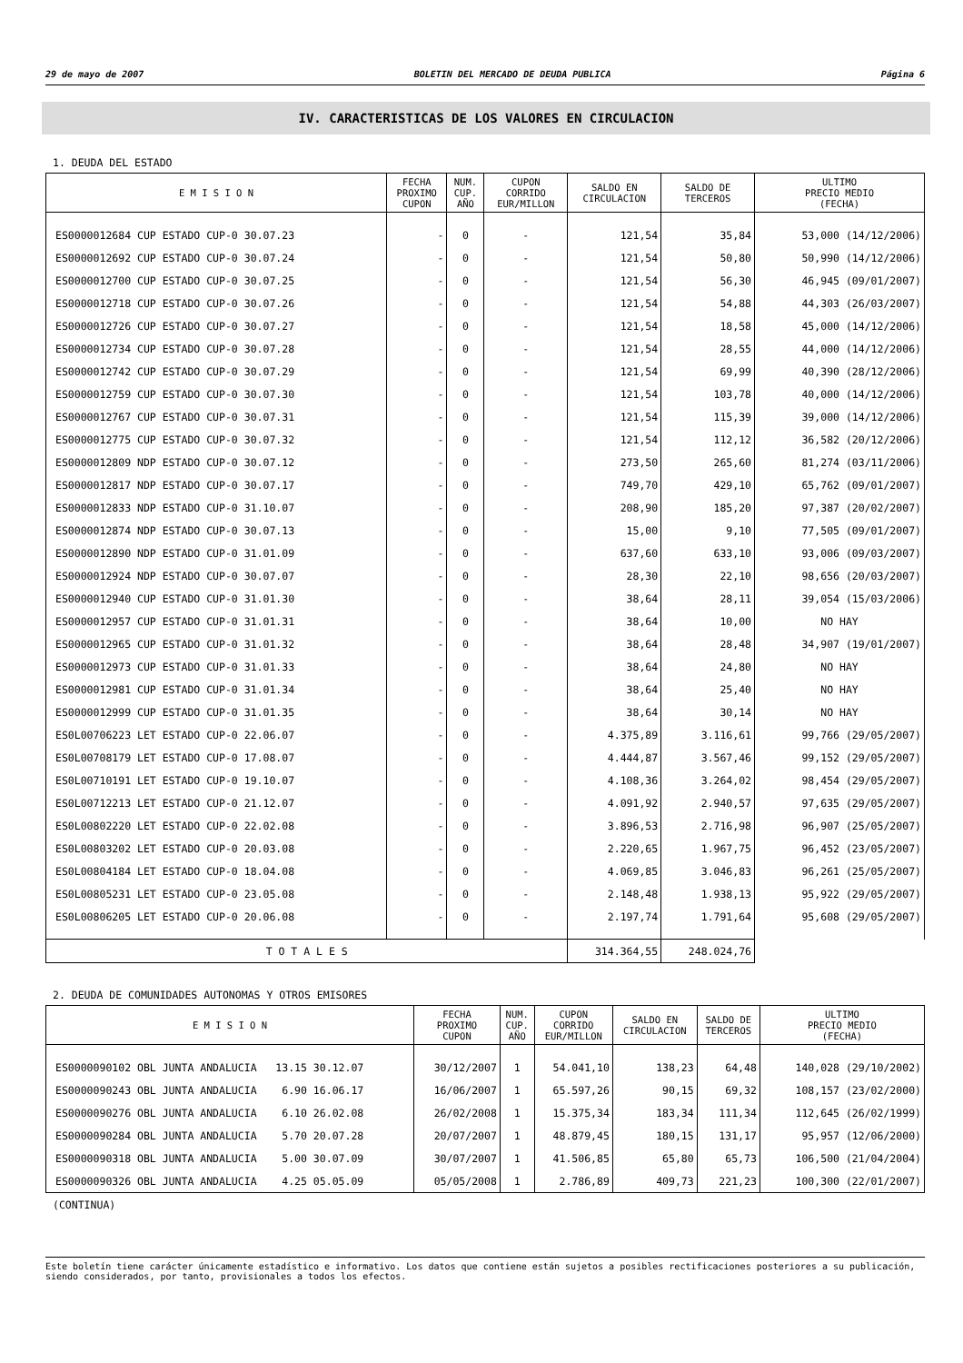29 de mayo de 2007 BOLETIN DEL MERCADO DE DEUDA PUBLICA Página 6
IV. CARACTERISTICAS DE LOS VALORES EN CIRCULACION
1. DEUDA DEL ESTADO
| E M I S I O N | FECHA PROXIMO CUPON | NUM. CUP. AÑO | CUPON CORRIDO EUR/MILLON | SALDO EN CIRCULACION | SALDO DE TERCEROS | ULTIMO PRECIO MEDIO (FECHA) |
| --- | --- | --- | --- | --- | --- | --- |
| ES0000012684 CUP ESTADO CUP-0 30.07.23 | - | 0 | - | 121,54 | 35,84 | 53,000 (14/12/2006) |
| ES0000012692 CUP ESTADO CUP-0 30.07.24 | - | 0 | - | 121,54 | 50,80 | 50,990 (14/12/2006) |
| ES0000012700 CUP ESTADO CUP-0 30.07.25 | - | 0 | - | 121,54 | 56,30 | 46,945 (09/01/2007) |
| ES0000012718 CUP ESTADO CUP-0 30.07.26 | - | 0 | - | 121,54 | 54,88 | 44,303 (26/03/2007) |
| ES0000012726 CUP ESTADO CUP-0 30.07.27 | - | 0 | - | 121,54 | 18,58 | 45,000 (14/12/2006) |
| ES0000012734 CUP ESTADO CUP-0 30.07.28 | - | 0 | - | 121,54 | 28,55 | 44,000 (14/12/2006) |
| ES0000012742 CUP ESTADO CUP-0 30.07.29 | - | 0 | - | 121,54 | 69,99 | 40,390 (28/12/2006) |
| ES0000012759 CUP ESTADO CUP-0 30.07.30 | - | 0 | - | 121,54 | 103,78 | 40,000 (14/12/2006) |
| ES0000012767 CUP ESTADO CUP-0 30.07.31 | - | 0 | - | 121,54 | 115,39 | 39,000 (14/12/2006) |
| ES0000012775 CUP ESTADO CUP-0 30.07.32 | - | 0 | - | 121,54 | 112,12 | 36,582 (20/12/2006) |
| ES0000012809 NDP ESTADO CUP-0 30.07.12 | - | 0 | - | 273,50 | 265,60 | 81,274 (03/11/2006) |
| ES0000012817 NDP ESTADO CUP-0 30.07.17 | - | 0 | - | 749,70 | 429,10 | 65,762 (09/01/2007) |
| ES0000012833 NDP ESTADO CUP-0 31.10.07 | - | 0 | - | 208,90 | 185,20 | 97,387 (20/02/2007) |
| ES0000012874 NDP ESTADO CUP-0 30.07.13 | - | 0 | - | 15,00 | 9,10 | 77,505 (09/01/2007) |
| ES0000012890 NDP ESTADO CUP-0 31.01.09 | - | 0 | - | 637,60 | 633,10 | 93,006 (09/03/2007) |
| ES0000012924 NDP ESTADO CUP-0 30.07.07 | - | 0 | - | 28,30 | 22,10 | 98,656 (20/03/2007) |
| ES0000012940 CUP ESTADO CUP-0 31.01.30 | - | 0 | - | 38,64 | 28,11 | 39,054 (15/03/2006) |
| ES0000012957 CUP ESTADO CUP-0 31.01.31 | - | 0 | - | 38,64 | 10,00 | NO HAY |
| ES0000012965 CUP ESTADO CUP-0 31.01.32 | - | 0 | - | 38,64 | 28,48 | 34,907 (19/01/2007) |
| ES0000012973 CUP ESTADO CUP-0 31.01.33 | - | 0 | - | 38,64 | 24,80 | NO HAY |
| ES0000012981 CUP ESTADO CUP-0 31.01.34 | - | 0 | - | 38,64 | 25,40 | NO HAY |
| ES0000012999 CUP ESTADO CUP-0 31.01.35 | - | 0 | - | 38,64 | 30,14 | NO HAY |
| ES0L00706223 LET ESTADO CUP-0 22.06.07 | - | 0 | - | 4.375,89 | 3.116,61 | 99,766 (29/05/2007) |
| ES0L00708179 LET ESTADO CUP-0 17.08.07 | - | 0 | - | 4.444,87 | 3.567,46 | 99,152 (29/05/2007) |
| ES0L00710191 LET ESTADO CUP-0 19.10.07 | - | 0 | - | 4.108,36 | 3.264,02 | 98,454 (29/05/2007) |
| ES0L00712213 LET ESTADO CUP-0 21.12.07 | - | 0 | - | 4.091,92 | 2.940,57 | 97,635 (29/05/2007) |
| ES0L00802220 LET ESTADO CUP-0 22.02.08 | - | 0 | - | 3.896,53 | 2.716,98 | 96,907 (25/05/2007) |
| ES0L00803202 LET ESTADO CUP-0 20.03.08 | - | 0 | - | 2.220,65 | 1.967,75 | 96,452 (23/05/2007) |
| ES0L00804184 LET ESTADO CUP-0 18.04.08 | - | 0 | - | 4.069,85 | 3.046,83 | 96,261 (25/05/2007) |
| ES0L00805231 LET ESTADO CUP-0 23.05.08 | - | 0 | - | 2.148,48 | 1.938,13 | 95,922 (29/05/2007) |
| ES0L00806205 LET ESTADO CUP-0 20.06.08 | - | 0 | - | 2.197,74 | 1.791,64 | 95,608 (29/05/2007) |
| T O T A L E S | | | | 314.364,55 | 248.024,76 | |
2. DEUDA DE COMUNIDADES AUTONOMAS Y OTROS EMISORES
| E M I S I O N | FECHA PROXIMO CUPON | NUM. CUP. AÑO | CUPON CORRIDO EUR/MILLON | SALDO EN CIRCULACION | SALDO DE TERCEROS | ULTIMO PRECIO MEDIO (FECHA) |
| --- | --- | --- | --- | --- | --- | --- |
| ES0000090102 OBL JUNTA ANDALUCIA 13.15 30.12.07 | 30/12/2007 | 1 | 54.041,10 | 138,23 | 64,48 | 140,028 (29/10/2002) |
| ES0000090243 OBL JUNTA ANDALUCIA 6.90 16.06.17 | 16/06/2007 | 1 | 65.597,26 | 90,15 | 69,32 | 108,157 (23/02/2000) |
| ES0000090276 OBL JUNTA ANDALUCIA 6.10 26.02.08 | 26/02/2008 | 1 | 15.375,34 | 183,34 | 111,34 | 112,645 (26/02/1999) |
| ES0000090284 OBL JUNTA ANDALUCIA 5.70 20.07.28 | 20/07/2007 | 1 | 48.879,45 | 180,15 | 131,17 | 95,957 (12/06/2000) |
| ES0000090318 OBL JUNTA ANDALUCIA 5.00 30.07.09 | 30/07/2007 | 1 | 41.506,85 | 65,80 | 65,73 | 106,500 (21/04/2004) |
| ES0000090326 OBL JUNTA ANDALUCIA 4.25 05.05.09 | 05/05/2008 | 1 | 2.786,89 | 409,73 | 221,23 | 100,300 (22/01/2007) |
(CONTINUA)
Este boletín tiene carácter únicamente estadístico e informativo. Los datos que contiene están sujetos a posibles rectificaciones posteriores a su publicación, siendo considerados, por tanto, provisionales a todos los efectos.